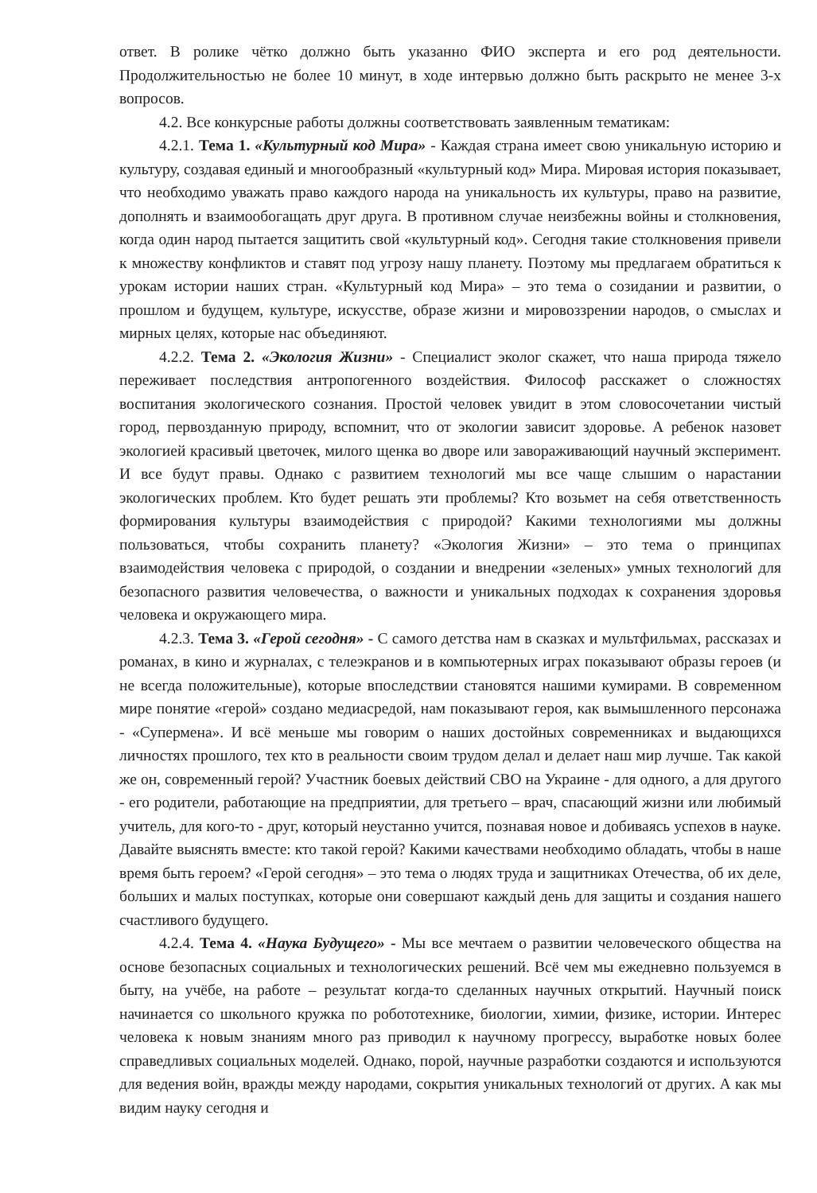ответ. В ролике чётко должно быть указанно ФИО эксперта и его род деятельности. Продолжительностью не более 10 минут, в ходе интервью должно быть раскрыто не менее 3-х вопросов.
4.2. Все конкурсные работы должны соответствовать заявленным тематикам:
4.2.1. Тема 1. «Культурный код Мира» - Каждая страна имеет свою уникальную историю и культуру, создавая единый и многообразный «культурный код» Мира. Мировая история показывает, что необходимо уважать право каждого народа на уникальность их культуры, право на развитие, дополнять и взаимообогащать друг друга. В противном случае неизбежны войны и столкновения, когда один народ пытается защитить свой «культурный код». Сегодня такие столкновения привели к множеству конфликтов и ставят под угрозу нашу планету. Поэтому мы предлагаем обратиться к урокам истории наших стран. «Культурный код Мира» – это тема о созидании и развитии, о прошлом и будущем, культуре, искусстве, образе жизни и мировоззрении народов, о смыслах и мирных целях, которые нас объединяют.
4.2.2. Тема 2. «Экология Жизни» - Специалист эколог скажет, что наша природа тяжело переживает последствия антропогенного воздействия. Философ расскажет о сложностях воспитания экологического сознания. Простой человек увидит в этом словосочетании чистый город, первозданную природу, вспомнит, что от экологии зависит здоровье. А ребенок назовет экологией красивый цветочек, милого щенка во дворе или завораживающий научный эксперимент. И все будут правы. Однако с развитием технологий мы все чаще слышим о нарастании экологических проблем. Кто будет решать эти проблемы? Кто возьмет на себя ответственность формирования культуры взаимодействия с природой? Какими технологиями мы должны пользоваться, чтобы сохранить планету? «Экология Жизни» – это тема о принципах взаимодействия человека с природой, о создании и внедрении «зеленых» умных технологий для безопасного развития человечества, о важности и уникальных подходах к сохранения здоровья человека и окружающего мира.
4.2.3. Тема 3. «Герой сегодня» - С самого детства нам в сказках и мультфильмах, рассказах и романах, в кино и журналах, с телеэкранов и в компьютерных играх показывают образы героев (и не всегда положительные), которые впоследствии становятся нашими кумирами. В современном мире понятие «герой» создано медиасредой, нам показывают героя, как вымышленного персонажа - «Супермена». И всё меньше мы говорим о наших достойных современниках и выдающихся личностях прошлого, тех кто в реальности своим трудом делал и делает наш мир лучше. Так какой же он, современный герой? Участник боевых действий СВО на Украине - для одного, а для другого - его родители, работающие на предприятии, для третьего – врач, спасающий жизни или любимый учитель, для кого-то - друг, который неустанно учится, познавая новое и добиваясь успехов в науке. Давайте выяснять вместе: кто такой герой? Какими качествами необходимо обладать, чтобы в наше время быть героем? «Герой сегодня» – это тема о людях труда и защитниках Отечества, об их деле, больших и малых поступках, которые они совершают каждый день для защиты и создания нашего счастливого будущего.
4.2.4. Тема 4. «Наука Будущего» - Мы все мечтаем о развитии человеческого общества на основе безопасных социальных и технологических решений. Всё чем мы ежедневно пользуемся в быту, на учёбе, на работе – результат когда-то сделанных научных открытий. Научный поиск начинается со школьного кружка по робототехнике, биологии, химии, физике, истории. Интерес человека к новым знаниям много раз приводил к научному прогрессу, выработке новых более справедливых социальных моделей. Однако, порой, научные разработки создаются и используются для ведения войн, вражды между народами, сокрытия уникальных технологий от других. А как мы видим науку сегодня и